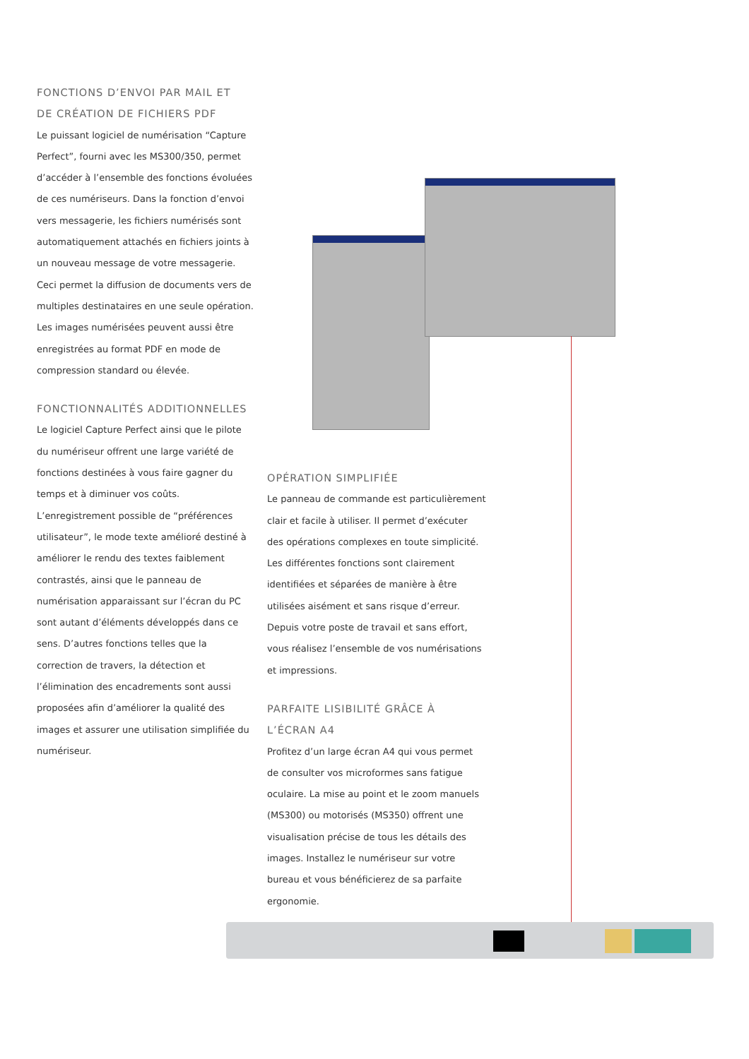FONCTIONS D’ENVOI PAR MAIL ET
DE CRÉATION DE FICHIERS PDF
Le puissant logiciel de numérisation “Capture Perfect”, fourni avec les MS300/350, permet d’accéder à l’ensemble des fonctions évoluées de ces numériseurs. Dans la fonction d’envoi vers messagerie, les fichiers numérisés sont automatiquement attachés en fichiers joints à un nouveau message de votre messagerie. Ceci permet la diffusion de documents vers de multiples destinataires en une seule opération. Les images numérisées peuvent aussi être enregistrées au format PDF en mode de compression standard ou élevée.
FONCTIONNALITÉS ADDITIONNELLES
Le logiciel Capture Perfect ainsi que le pilote du numériseur offrent une large variété de fonctions destinées à vous faire gagner du temps et à diminuer vos coûts. L’enregistrement possible de “préférences utilisateur”, le mode texte amélioré destiné à améliorer le rendu des textes faiblement contrastés, ainsi que le panneau de numérisation apparaissant sur l’écran du PC sont autant d’éléments développés dans ce sens. D’autres fonctions telles que la correction de travers, la détection et l’élimination des encadrements sont aussi proposées afin d’améliorer la qualité des images et assurer une utilisation simplifiée du numériseur.
OPÉRATION SIMPLIFIÉE
Le panneau de commande est particulièrement clair et facile à utiliser. Il permet d’exécuter des opérations complexes en toute simplicité. Les différentes fonctions sont clairement identifiées et séparées de manière à être utilisées aisément et sans risque d’erreur. Depuis votre poste de travail et sans effort, vous réalisez l’ensemble de vos numérisations et impressions.
PARFAITE LISIBILITÉ GRÂCE À
L’ÉCRAN A4
Profitez d’un large écran A4 qui vous permet de consulter vos microformes sans fatigue oculaire. La mise au point et le zoom manuels (MS300) ou motorisés (MS350) offrent une visualisation précise de tous les détails des images. Installez le numériseur sur votre bureau et vous bénéficierez de sa parfaite ergonomie.